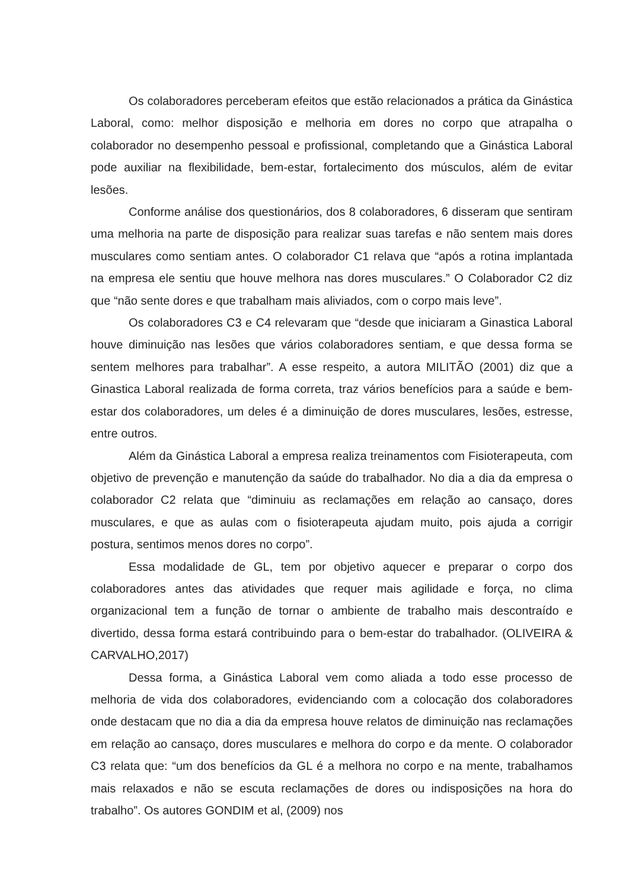Os colaboradores perceberam efeitos que estão relacionados a prática da Ginástica Laboral, como: melhor disposição e melhoria em dores no corpo que atrapalha o colaborador no desempenho pessoal e profissional, completando que a Ginástica Laboral pode auxiliar na flexibilidade, bem-estar, fortalecimento dos músculos, além de evitar lesões.
Conforme análise dos questionários, dos 8 colaboradores, 6 disseram que sentiram uma melhoria na parte de disposição para realizar suas tarefas e não sentem mais dores musculares como sentiam antes. O colaborador C1 relava que “após a rotina implantada na empresa ele sentiu que houve melhora nas dores musculares.” O Colaborador C2 diz que “não sente dores e que trabalham mais aliviados, com o corpo mais leve”.
Os colaboradores C3 e C4 relevaram que “desde que iniciaram a Ginastica Laboral houve diminuição nas lesões que vários colaboradores sentiam, e que dessa forma se sentem melhores para trabalhar”. A esse respeito, a autora MILITÃO (2001) diz que a Ginastica Laboral realizada de forma correta, traz vários benefícios para a saúde e bem-estar dos colaboradores, um deles é a diminuição de dores musculares, lesões, estresse, entre outros.
Além da Ginástica Laboral a empresa realiza treinamentos com Fisioterapeuta, com objetivo de prevenção e manutenção da saúde do trabalhador. No dia a dia da empresa o colaborador C2 relata que “diminuiu as reclamações em relação ao cansaço, dores musculares, e que as aulas com o fisioterapeuta ajudam muito, pois ajuda a corrigir postura, sentimos menos dores no corpo”.
Essa modalidade de GL, tem por objetivo aquecer e preparar o corpo dos colaboradores antes das atividades que requer mais agilidade e força, no clima organizacional tem a função de tornar o ambiente de trabalho mais descontraído e divertido, dessa forma estará contribuindo para o bem-estar do trabalhador. (OLIVEIRA & CARVALHO,2017)
Dessa forma, a Ginástica Laboral vem como aliada a todo esse processo de melhoria de vida dos colaboradores, evidenciando com a colocação dos colaboradores onde destacam que no dia a dia da empresa houve relatos de diminuição nas reclamações em relação ao cansaço, dores musculares e melhora do corpo e da mente. O colaborador C3 relata que: “um dos benefícios da GL é a melhora no corpo e na mente, trabalhamos mais relaxados e não se escuta reclamações de dores ou indisposições na hora do trabalho”. Os autores GONDIM et al, (2009) nos